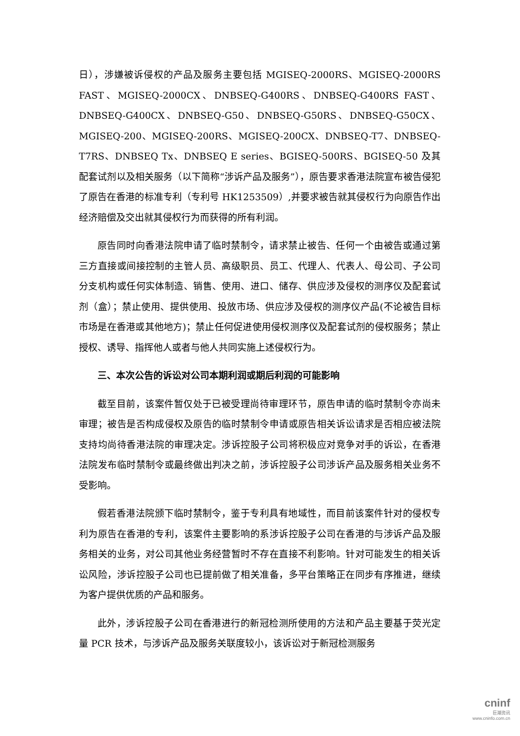日），涉嫌被诉侵权的产品及服务主要包括 MGISEQ-2000RS、MGISEQ-2000RS FAST、MGISEQ-2000CX、DNBSEQ-G400RS、DNBSEQ-G400RS FAST、DNBSEQ-G400CX、DNBSEQ-G50、DNBSEQ-G50RS、DNBSEQ-G50CX、MGISEQ-200、MGISEQ-200RS、MGISEQ-200CX、DNBSEQ-T7、DNBSEQ-T7RS、DNBSEQ Tx、DNBSEQ E series、BGISEQ-500RS、BGISEQ-50 及其配套试剂以及相关服务（以下简称“涉诉产品及服务”），原告要求香港法院宣布被告侵犯了原告在香港的标准专利（专利号 HK1253509）,并要求被告就其侵权行为向原告作出经济赔偿及交出就其侵权行为而获得的所有利润。
原告同时向香港法院申请了临时禁制令，请求禁止被告、任何一个由被告或通过第三方直接或间接控制的主管人员、高级职员、员工、代理人、代表人、母公司、子公司分支机构或任何实体制造、销售、使用、进口、储存、供应涉及侵权的测序仪及配套试剂（盒）；禁止使用、提供使用、投放市场、供应涉及侵权的测序仪产品(不论被告目标市场是在香港或其他地方)；禁止任何促进使用侵权测序仪及配套试剂的侵权服务；禁止授权、诱导、指挥他人或者与他人共同实施上述侵权行为。
三、本次公告的诉讼对公司本期利润或期后利润的可能影响
截至目前，该案件暂仅处于已被受理尚待审理环节，原告申请的临时禁制令亦尚未审理；被告是否构成侵权及原告的临时禁制令申请或原告相关诉讼请求是否相应被法院支持均尚待香港法院的审理决定。涉诉控股子公司将积极应对竞争对手的诉讼，在香港法院发布临时禁制令或最终做出判决之前，涉诉控股子公司涉诉产品及服务相关业务不受影响。
假若香港法院颁下临时禁制令，鉴于专利具有地域性，而目前该案件针对的侵权专利为原告在香港的专利，该案件主要影响的系涉诉控股子公司在香港的与涉诉产品及服务相关的业务，对公司其他业务经营暂时不存在直接不利影响。针对可能发生的相关诉讼风险，涉诉控股子公司也已提前做了相关准备，多平台策略正在同步有序推进，继续为客户提供优质的产品和服务。
此外，涉诉控股子公司在香港进行的新冠检测所使用的方法和产品主要基于荧光定量 PCR 技术，与涉诉产品及服务关联度较小，该诉讼对于新冠检测服务
cninf
巨潮资讯
www.cninfo.com.cn